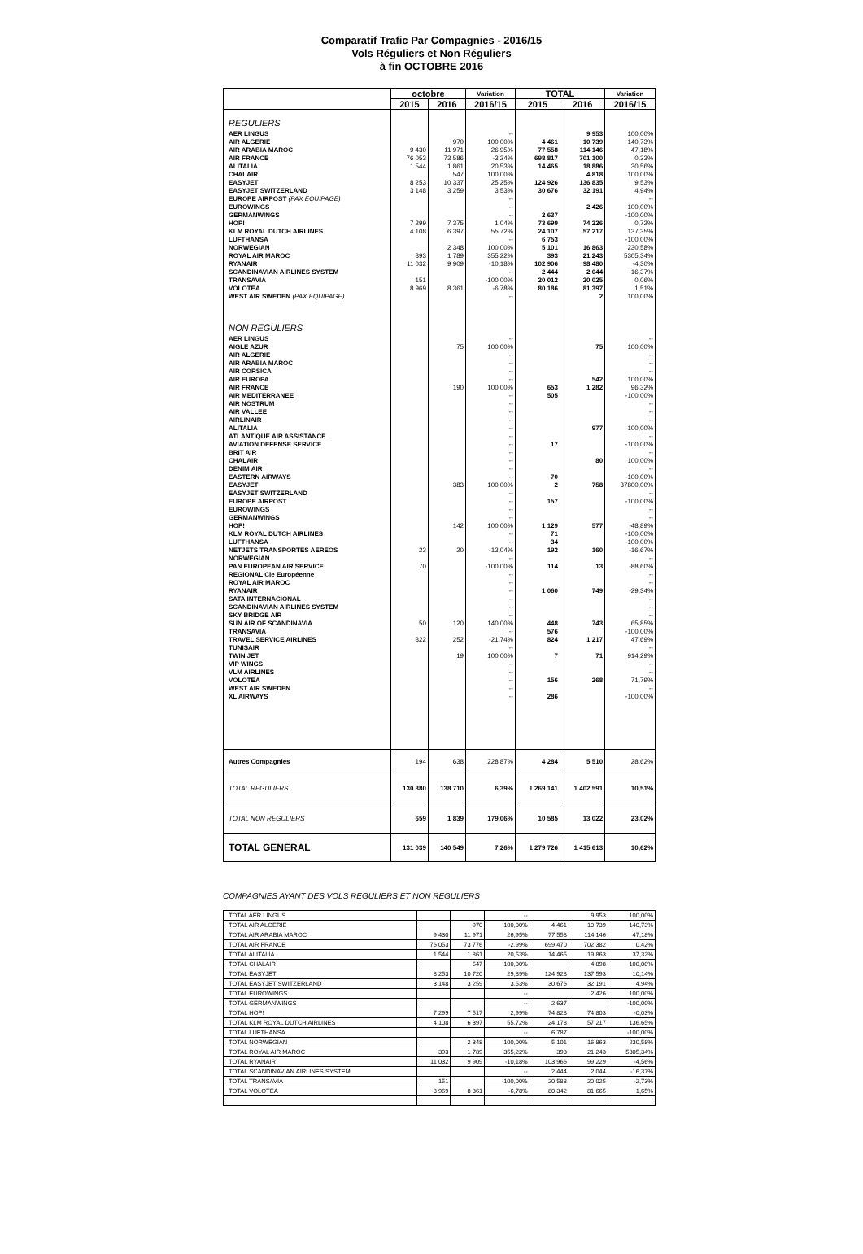Comparatif Trafic Par Compagnies - 2016/15
Vols Réguliers et Non Réguliers
à fin OCTOBRE 2016
| | octobre | | Variation | TOTAL | | Variation |
| --- | --- | --- | --- | --- | --- | --- |
| | 2015 | 2016 | 2016/15 | 2015 | 2016 | 2016/15 |
| REGULIERS | | | | | | |
| AER LINGUS | | | -- | | 9 953 | 100,00% |
| AIR ALGERIE | | 970 | 100,00% | 4 461 | 10 739 | 140,73% |
| AIR ARABIA MAROC | 9 430 | 11 971 | 26,95% | 77 558 | 114 146 | 47,18% |
| AIR FRANCE | 76 053 | 73 586 | -3,24% | 698 817 | 701 100 | 0,33% |
| ALITALIA | 1 544 | 1 861 | 20,53% | 14 465 | 18 886 | 30,56% |
| CHALAIR | | 547 | 100,00% | | 4 818 | 100,00% |
| EASYJET | 8 253 | 10 337 | 25,25% | 124 926 | 136 835 | 9,53% |
| EASYJET SWITZERLAND | 3 148 | 3 259 | 3,53% | 30 676 | 32 191 | 4,94% |
| EUROPE AIRPOST (PAX EQUIPAGE) | | | -- | | | -- |
| EUROWINGS | | | -- | | 2 426 | 100,00% |
| GERMANWINGS | | | -- | 2 637 | | -100,00% |
| HOP! | 7 299 | 7 375 | 1,04% | 73 699 | 74 226 | 0,72% |
| KLM ROYAL DUTCH AIRLINES | 4 108 | 6 397 | 55,72% | 24 107 | 57 217 | 137,35% |
| LUFTHANSA | | | -- | 6 753 | | -100,00% |
| NORWEGIAN | | 2 348 | 100,00% | 5 101 | 16 863 | 230,58% |
| ROYAL AIR MAROC | 393 | 1 789 | 355,22% | 393 | 21 243 | 5305,34% |
| RYANAIR | 11 032 | 9 909 | -10,18% | 102 906 | 98 480 | -4,30% |
| SCANDINAVIAN AIRLINES SYSTEM | | | -- | 2 444 | 2 044 | -16,37% |
| TRANSAVIA | 151 | | -100,00% | 20 012 | 20 025 | 0,06% |
| VOLOTEA | 8 969 | 8 361 | -6,78% | 80 186 | 81 397 | 1,51% |
| WEST AIR SWEDEN (PAX EQUIPAGE) | | | -- | | 2 | 100,00% |
| NON REGULIERS | | | | | | |
| AER LINGUS | | | -- | | | -- |
| AIGLE AZUR | | 75 | 100,00% | | 75 | 100,00% |
| AIR ALGERIE | | | -- | | | -- |
| AIR ARABIA MAROC | | | -- | | | -- |
| AIR CORSICA | | | -- | | | -- |
| AIR EUROPA | | | -- | | 542 | 100,00% |
| AIR FRANCE | | 190 | 100,00% | 653 | 1 282 | 96,32% |
| AIR MEDITERRANEE | | | -- | 505 | | -100,00% |
| AIR NOSTRUM | | | -- | | | -- |
| AIR VALLEE | | | -- | | | -- |
| AIRLINAIR | | | -- | | | -- |
| ALITALIA | | | -- | | 977 | 100,00% |
| ATLANTIQUE AIR ASSISTANCE | | | -- | | | -- |
| AVIATION DEFENSE SERVICE | | | -- | 17 | | -100,00% |
| BRIT AIR | | | -- | | | -- |
| CHALAIR | | | -- | | 80 | 100,00% |
| DENIM AIR | | | -- | | | -- |
| EASTERN AIRWAYS | | | -- | 70 | | -100,00% |
| EASYJET | | 383 | 100,00% | 2 | 758 | 37800,00% |
| EASYJET SWITZERLAND | | | -- | | | -- |
| EUROPE AIRPOST | | | -- | 157 | | -100,00% |
| EUROWINGS | | | -- | | | -- |
| GERMANWINGS | | | -- | | | -- |
| HOP! | | 142 | 100,00% | 1 129 | 577 | -48,89% |
| KLM ROYAL DUTCH AIRLINES | | | -- | 71 | | -100,00% |
| LUFTHANSA | | | -- | 34 | | -100,00% |
| NETJETS TRANSPORTES AEREOS | 23 | 20 | -13,04% | 192 | 160 | -16,67% |
| NORWEGIAN | | | -- | | | -- |
| PAN EUROPEAN AIR SERVICE | 70 | | -100,00% | 114 | 13 | -88,60% |
| REGIONAL Cie Européenne | | | -- | | | -- |
| ROYAL AIR MAROC | | | -- | | | -- |
| RYANAIR | | | -- | 1 060 | 749 | -29,34% |
| SATA INTERNACIONAL | | | -- | | | -- |
| SCANDINAVIAN AIRLINES SYSTEM | | | -- | | | -- |
| SKY BRIDGE AIR | | | -- | | | -- |
| SUN AIR OF SCANDINAVIA | 50 | 120 | 140,00% | 448 | 743 | 65,85% |
| TRANSAVIA | | | -- | 576 | | -100,00% |
| TRAVEL SERVICE AIRLINES | 322 | 252 | -21,74% | 824 | 1 217 | 47,69% |
| TUNISAIR | | | -- | | | -- |
| TWIN JET | | 19 | 100,00% | 7 | 71 | 914,29% |
| VIP WINGS | | | -- | | | -- |
| VLM AIRLINES | | | -- | | | -- |
| VOLOTEA | | | -- | 156 | 268 | 71,79% |
| WEST AIR SWEDEN | | | -- | | | -- |
| XL AIRWAYS | | | -- | 286 | | -100,00% |
| Autres Compagnies | 194 | 638 | 228,87% | 4 284 | 5 510 | 28,62% |
| TOTAL REGULIERS | 130 380 | 138 710 | 6,39% | 1 269 141 | 1 402 591 | 10,51% |
| TOTAL NON REGULIERS | 659 | 1 839 | 179,06% | 10 585 | 13 022 | 23,02% |
| TOTAL GENERAL | 131 039 | 140 549 | 7,26% | 1 279 726 | 1 415 613 | 10,62% |
COMPAGNIES AYANT DES VOLS REGULIERS ET NON REGULIERS
| TOTAL AER LINGUS | | | -- | | 9 953 | 100,00% |
| TOTAL AIR ALGERIE | | 970 | 100,00% | 4 461 | 10 739 | 140,73% |
| TOTAL AIR ARABIA MAROC | 9 430 | 11 971 | 26,95% | 77 558 | 114 146 | 47,18% |
| TOTAL AIR FRANCE | 76 053 | 73 776 | -2,99% | 699 470 | 702 382 | 0,42% |
| TOTAL ALITALIA | 1 544 | 1 861 | 20,53% | 14 465 | 19 863 | 37,32% |
| TOTAL CHALAIR | | 547 | 100,00% | | 4 898 | 100,00% |
| TOTAL EASYJET | 8 253 | 10 720 | 29,89% | 124 928 | 137 593 | 10,14% |
| TOTAL EASYJET SWITZERLAND | 3 148 | 3 259 | 3,53% | 30 676 | 32 191 | 4,94% |
| TOTAL EUROWINGS | | | -- | | 2 426 | 100,00% |
| TOTAL GERMANWINGS | | | -- | 2 637 | | -100,00% |
| TOTAL HOP! | 7 299 | 7 517 | 2,99% | 74 828 | 74 803 | -0,03% |
| TOTAL KLM ROYAL DUTCH AIRLINES | 4 108 | 6 397 | 55,72% | 24 178 | 57 217 | 136,65% |
| TOTAL LUFTHANSA | | | -- | 6 787 | | -100,00% |
| TOTAL NORWEGIAN | | 2 348 | 100,00% | 5 101 | 16 863 | 230,58% |
| TOTAL ROYAL AIR MAROC | 393 | 1 789 | 355,22% | 393 | 21 243 | 5305,34% |
| TOTAL RYANAIR | 11 032 | 9 909 | -10,18% | 103 966 | 99 229 | -4,56% |
| TOTAL SCANDINAVIAN AIRLINES SYSTEM | | | -- | 2 444 | 2 044 | -16,37% |
| TOTAL TRANSAVIA | 151 | | -100,00% | 20 588 | 20 025 | -2,73% |
| TOTAL VOLOTEA | 8 969 | 8 361 | -6,78% | 80 342 | 81 665 | 1,65% |